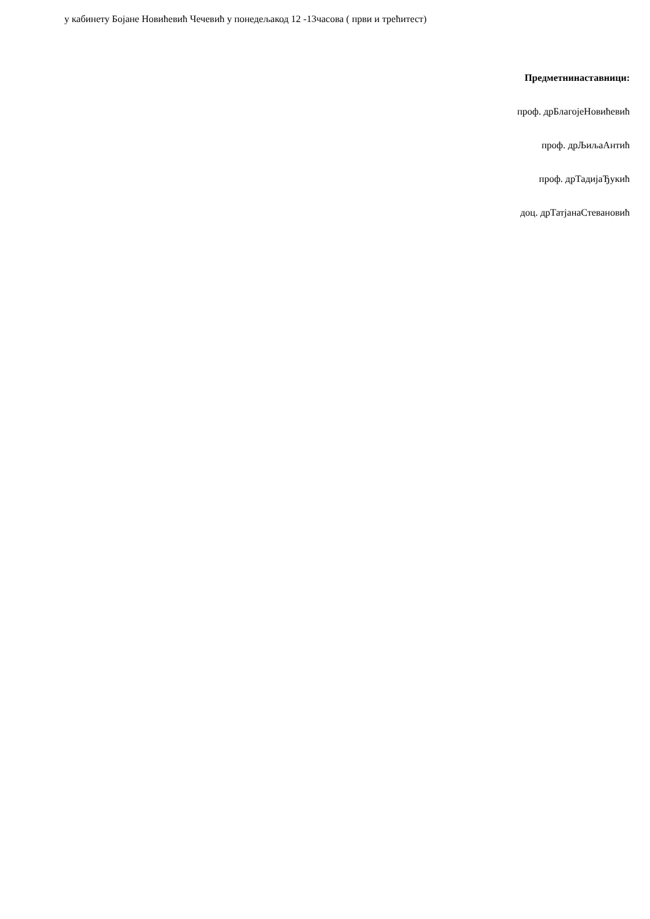у кабинету Бојане Новићевић Чечевић у понедељакод 12 -13часова ( први и трећитест)
Предметнинаставници:
проф. дрБлагојеНовићевић
проф. дрЉиљаАнтић
проф. дрТадијаЂукић
доц. дрТатјанаСтевановић